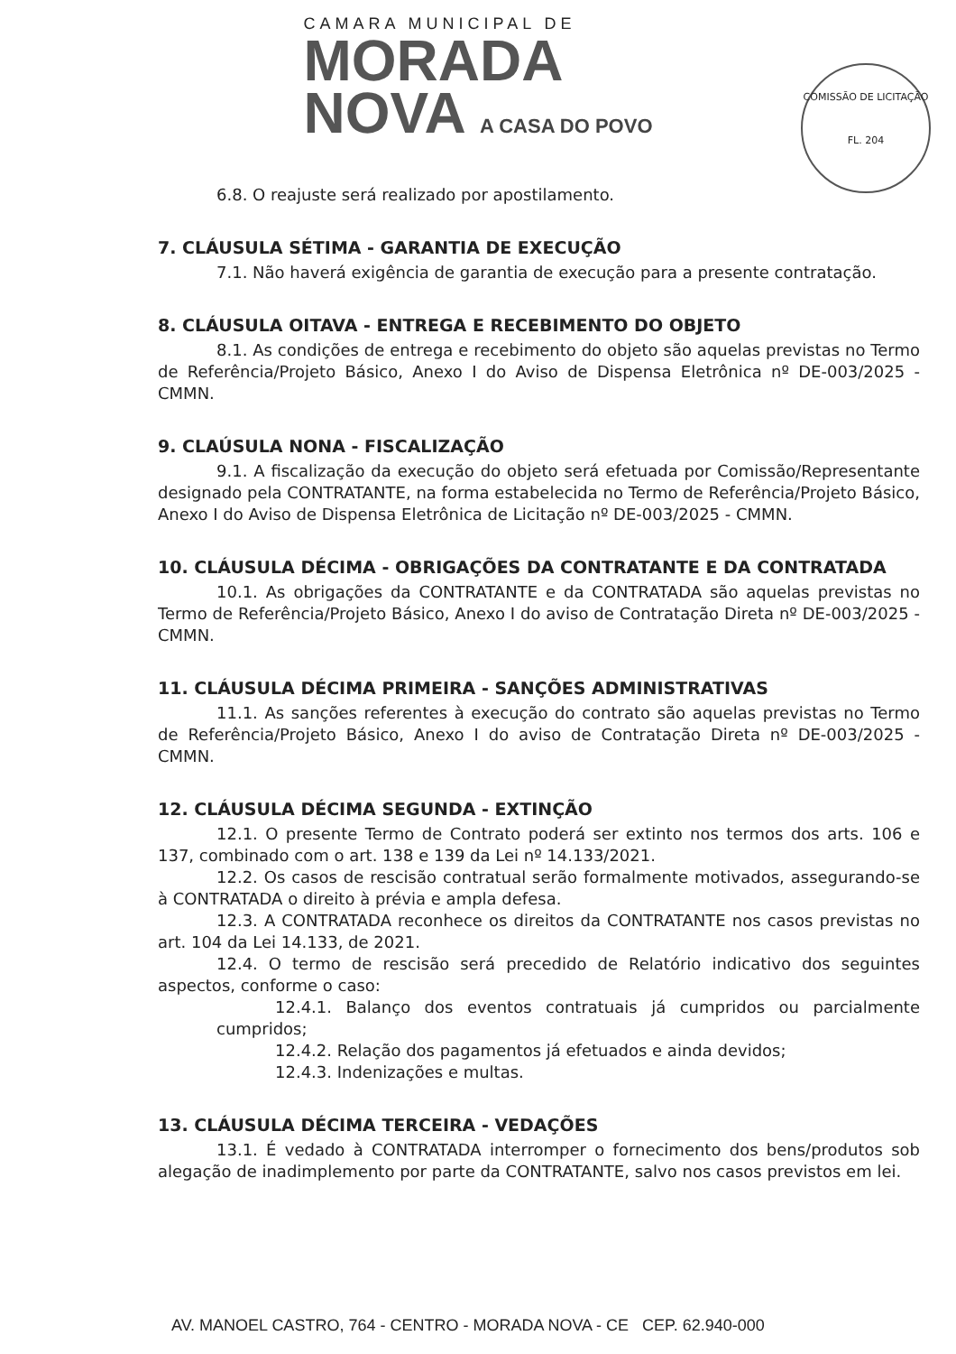CAMARA MUNICIPAL DE
MORADA
NOVA A CASA DO POVO
COMISSÃO DE LICITAÇÃO
FL. 204
6.8. O reajuste será realizado por apostilamento.
7. CLÁUSULA SÉTIMA - GARANTIA DE EXECUÇÃO
7.1. Não haverá exigência de garantia de execução para a presente contratação.
8. CLÁUSULA OITAVA - ENTREGA E RECEBIMENTO DO OBJETO
8.1. As condições de entrega e recebimento do objeto são aquelas previstas no Termo de Referência/Projeto Básico, Anexo I do Aviso de Dispensa Eletrônica nº DE-003/2025 - CMMN.
9. CLAÚSULA NONA - FISCALIZAÇÃO
9.1. A fiscalização da execução do objeto será efetuada por Comissão/Representante designado pela CONTRATANTE, na forma estabelecida no Termo de Referência/Projeto Básico, Anexo I do Aviso de Dispensa Eletrônica de Licitação nº DE-003/2025 - CMMN.
10. CLÁUSULA DÉCIMA - OBRIGAÇÕES DA CONTRATANTE E DA CONTRATADA
10.1. As obrigações da CONTRATANTE e da CONTRATADA são aquelas previstas no Termo de Referência/Projeto Básico, Anexo I do aviso de Contratação Direta nº DE-003/2025 - CMMN.
11. CLÁUSULA DÉCIMA PRIMEIRA - SANÇÕES ADMINISTRATIVAS
11.1. As sanções referentes à execução do contrato são aquelas previstas no Termo de Referência/Projeto Básico, Anexo I do aviso de Contratação Direta nº DE-003/2025 - CMMN.
12. CLÁUSULA DÉCIMA SEGUNDA - EXTINÇÃO
12.1. O presente Termo de Contrato poderá ser extinto nos termos dos arts. 106 e 137, combinado com o art. 138 e 139 da Lei nº 14.133/2021.
12.2. Os casos de rescisão contratual serão formalmente motivados, assegurando-se à CONTRATADA o direito à prévia e ampla defesa.
12.3. A CONTRATADA reconhece os direitos da CONTRATANTE nos casos previstas no art. 104 da Lei 14.133, de 2021.
12.4. O termo de rescisão será precedido de Relatório indicativo dos seguintes aspectos, conforme o caso:
12.4.1. Balanço dos eventos contratuais já cumpridos ou parcialmente cumpridos;
12.4.2. Relação dos pagamentos já efetuados e ainda devidos;
12.4.3. Indenizações e multas.
13. CLÁUSULA DÉCIMA TERCEIRA - VEDAÇÕES
13.1. É vedado à CONTRATADA interromper o fornecimento dos bens/produtos sob alegação de inadimplemento por parte da CONTRATANTE, salvo nos casos previstos em lei.
AV. MANOEL CASTRO, 764 - CENTRO - MORADA NOVA - CE CEP. 62.940-000